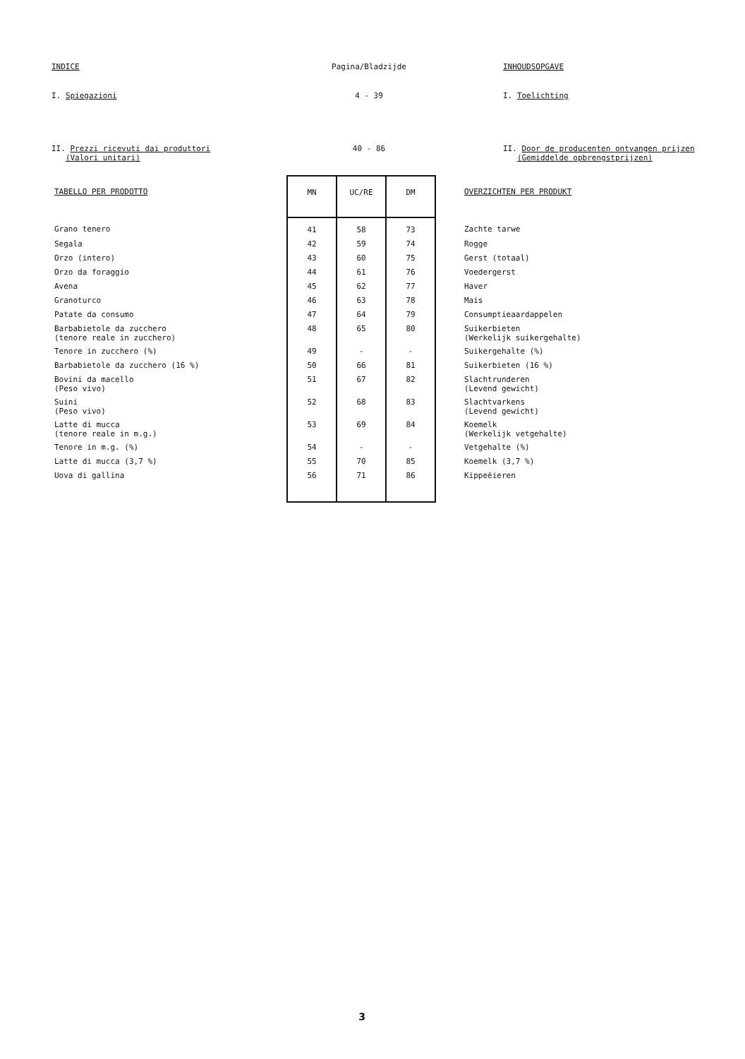INDICE Pagina/Bladzijde INHOUDSOPGAVE
I. Spiegazioni 4 - 39 I. Toelichting
II. Prezzi ricevuti dai produttori
(Valori unitari)
40 - 86 II. Door de producenten ontvangen prijzen
(Gemiddelde opbrengstprijzen)
| TABELLO PER PRODOTTO | MN | UC/RE | DM | OVERZICHTEN PER PRODUKT |
| Grano tenero | 41 | 58 | 73 | Zachte tarwe |
| Segala | 42 | 59 | 74 | Rogge |
| Orzo (intero) | 43 | 60 | 75 | Gerst (totaal) |
| Orzo da foraggio | 44 | 61 | 76 | Voedergerst |
| Avena | 45 | 62 | 77 | Haver |
| Granoturco | 46 | 63 | 78 | Mais |
| Patate da consumo | 47 | 64 | 79 | Consumptieaardappelen |
| Barbabietole da zucchero (tenore reale in zucchero) | 48 | 65 | 80 | Suikerbieten (Werkelijk suikergehalte) |
| Tenore in zucchero (%) | 49 | - | - | Suikergehalte (%) |
| Barbabietole da zucchero (16 %) | 50 | 66 | 81 | Suikerbieten (16 %) |
| Bovini da macello (Peso vivo) | 51 | 67 | 82 | Slachtrunderen (Levend gewicht) |
| Suini (Peso vivo) | 52 | 68 | 83 | Slachtvarkens (Levend gewicht) |
| Latte di mucca (tenore reale in m.g.) | 53 | 69 | 84 | Koemelk (Werkelijk vetgehalte) |
| Tenore in m.g. (%) | 54 | - | - | Vetgehalte (%) |
| Latte di mucca (3,7 %) | 55 | 70 | 85 | Koemelk (3,7 %) |
| Uova di gallina | 56 | 71 | 86 | Kippeëieren |
3